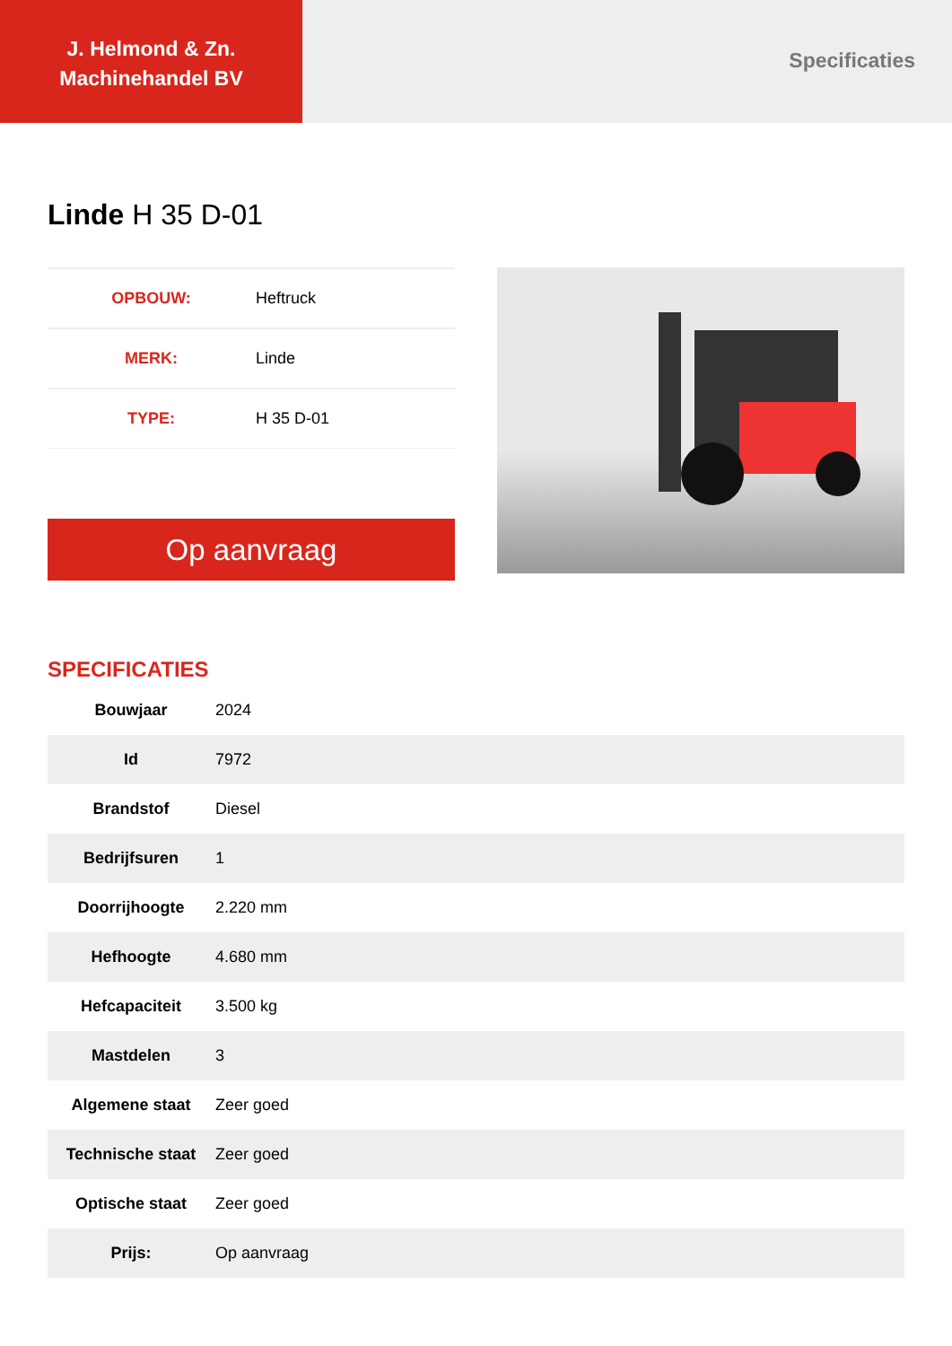J. Helmond & Zn.
Machinehandel BV
Specificaties
Linde H 35 D-01
| OPBOUW: | Heftruck |
| MERK: | Linde |
| TYPE: | H 35 D-01 |
Op aanvraag
SPECIFICATIES
| Bouwjaar | 2024 |
| Id | 7972 |
| Brandstof | Diesel |
| Bedrijfsuren | 1 |
| Doorrijhoogte | 2.220 mm |
| Hefhoogte | 4.680 mm |
| Hefcapaciteit | 3.500 kg |
| Mastdelen | 3 |
| Algemene staat | Zeer goed |
| Technische staat | Zeer goed |
| Optische staat | Zeer goed |
| Prijs: | Op aanvraag |